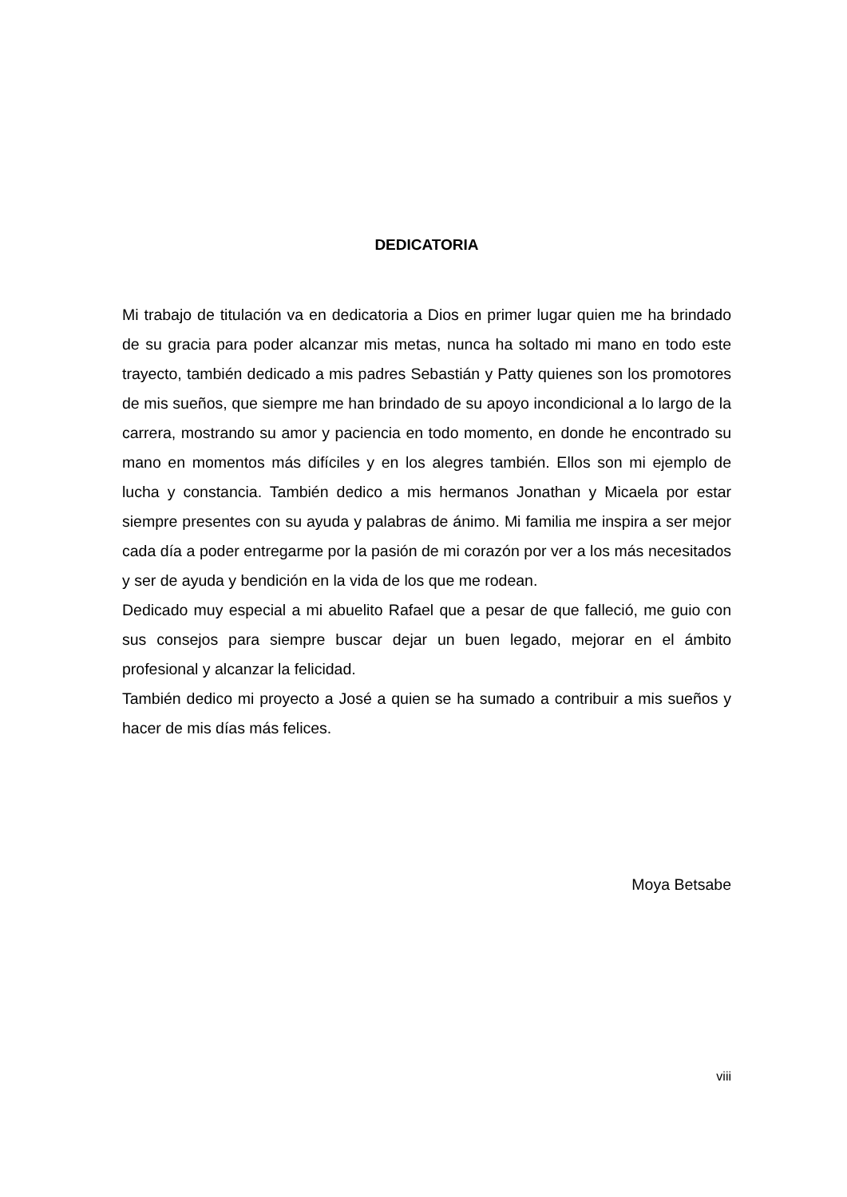DEDICATORIA
Mi trabajo de titulación va en dedicatoria a Dios en primer lugar quien me ha brindado de su gracia para poder alcanzar mis metas, nunca ha soltado mi mano en todo este trayecto, también dedicado a mis padres Sebastián y Patty quienes son los promotores de mis sueños, que siempre me han brindado de su apoyo incondicional a lo largo de la carrera, mostrando su amor y paciencia en todo momento, en donde he encontrado su mano en momentos más difíciles y en los alegres también. Ellos son mi ejemplo de lucha y constancia. También dedico a mis hermanos Jonathan y Micaela por estar siempre presentes con su ayuda y palabras de ánimo. Mi familia me inspira a ser mejor cada día a poder entregarme por la pasión de mi corazón por ver a los más necesitados y ser de ayuda y bendición en la vida de los que me rodean.
Dedicado muy especial a mi abuelito Rafael que a pesar de que falleció, me guio con sus consejos para siempre buscar dejar un buen legado, mejorar en el ámbito profesional y alcanzar la felicidad.
También dedico mi proyecto a José a quien se ha sumado a contribuir a mis sueños y hacer de mis días más felices.
Moya Betsabe
viii